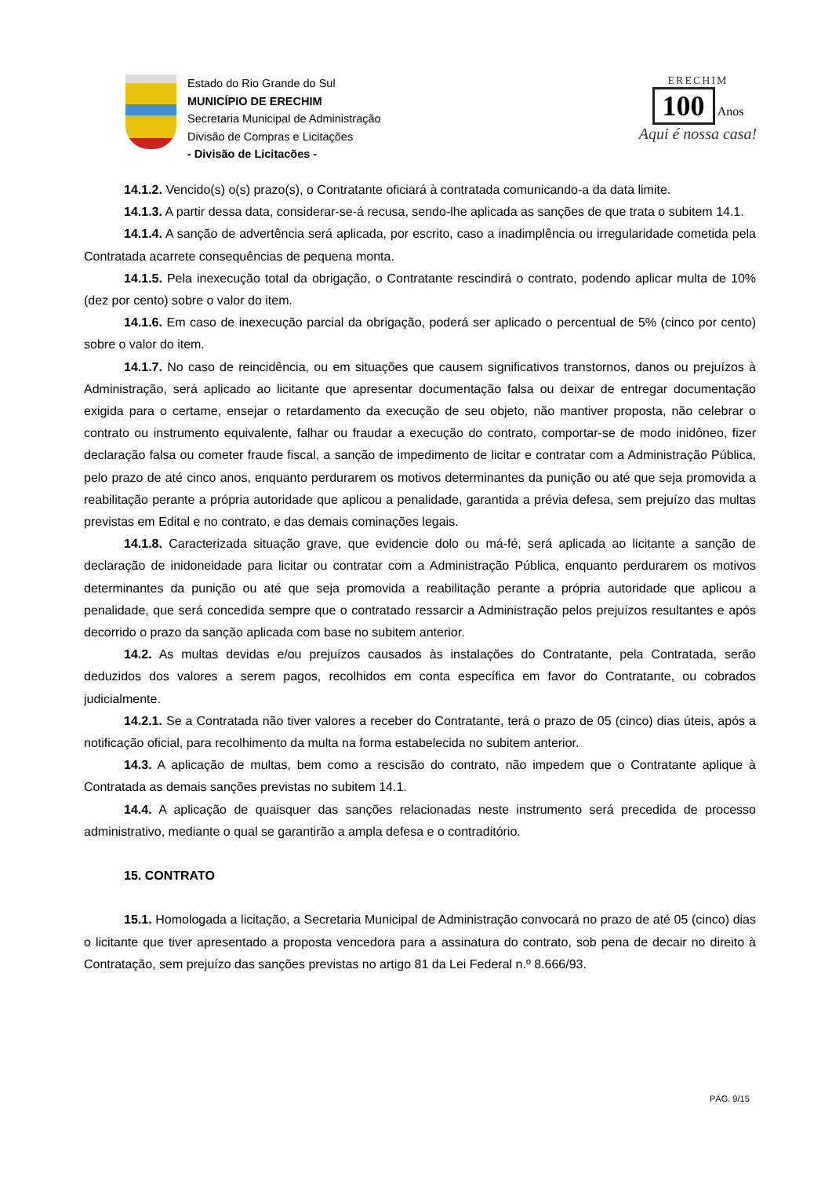Estado do Rio Grande do Sul
MUNICÍPIO DE ERECHIM
Secretaria Municipal de Administração
Divisão de Compras e Licitações
- Divisão de Licitacões -
ERECHIM
100
Anos
Aqui é nossa casa!
14.1.2. Vencido(s) o(s) prazo(s), o Contratante oficiará à contratada comunicando-a da data limite.
14.1.3. A partir dessa data, considerar-se-á recusa, sendo-lhe aplicada as sanções de que trata o subitem 14.1.
14.1.4. A sanção de advertência será aplicada, por escrito, caso a inadimplência ou irregularidade cometida pela Contratada acarrete consequências de pequena monta.
14.1.5. Pela inexecução total da obrigação, o Contratante rescindirá o contrato, podendo aplicar multa de 10% (dez por cento) sobre o valor do item.
14.1.6. Em caso de inexecução parcial da obrigação, poderá ser aplicado o percentual de 5% (cinco por cento) sobre o valor do item.
14.1.7. No caso de reincidência, ou em situações que causem significativos transtornos, danos ou prejuízos à Administração, será aplicado ao licitante que apresentar documentação falsa ou deixar de entregar documentação exigida para o certame, ensejar o retardamento da execução de seu objeto, não mantiver proposta, não celebrar o contrato ou instrumento equivalente, falhar ou fraudar a execução do contrato, comportar-se de modo inidôneo, fizer declaração falsa ou cometer fraude fiscal, a sanção de impedimento de licitar e contratar com a Administração Pública, pelo prazo de até cinco anos, enquanto perdurarem os motivos determinantes da punição ou até que seja promovida a reabilitação perante a própria autoridade que aplicou a penalidade, garantida a prévia defesa, sem prejuízo das multas previstas em Edital e no contrato, e das demais cominações legais.
14.1.8. Caracterizada situação grave, que evidencie dolo ou má-fé, será aplicada ao licitante a sanção de declaração de inidoneidade para licitar ou contratar com a Administração Pública, enquanto perdurarem os motivos determinantes da punição ou até que seja promovida a reabilitação perante a própria autoridade que aplicou a penalidade, que será concedida sempre que o contratado ressarcir a Administração pelos prejuízos resultantes e após decorrido o prazo da sanção aplicada com base no subitem anterior.
14.2. As multas devidas e/ou prejuízos causados às instalações do Contratante, pela Contratada, serão deduzidos dos valores a serem pagos, recolhidos em conta específica em favor do Contratante, ou cobrados judicialmente.
14.2.1. Se a Contratada não tiver valores a receber do Contratante, terá o prazo de 05 (cinco) dias úteis, após a notificação oficial, para recolhimento da multa na forma estabelecida no subitem anterior.
14.3. A aplicação de multas, bem como a rescisão do contrato, não impedem que o Contratante aplique à Contratada as demais sanções previstas no subitem 14.1.
14.4. A aplicação de quaisquer das sanções relacionadas neste instrumento será precedida de processo administrativo, mediante o qual se garantirão a ampla defesa e o contraditório.
15. CONTRATO
15.1. Homologada a licitação, a Secretaria Municipal de Administração convocará no prazo de até 05 (cinco) dias o licitante que tiver apresentado a proposta vencedora para a assinatura do contrato, sob pena de decair no direito à Contratação, sem prejuízo das sanções previstas no artigo 81 da Lei Federal n.º 8.666/93.
PÁG. 9/15